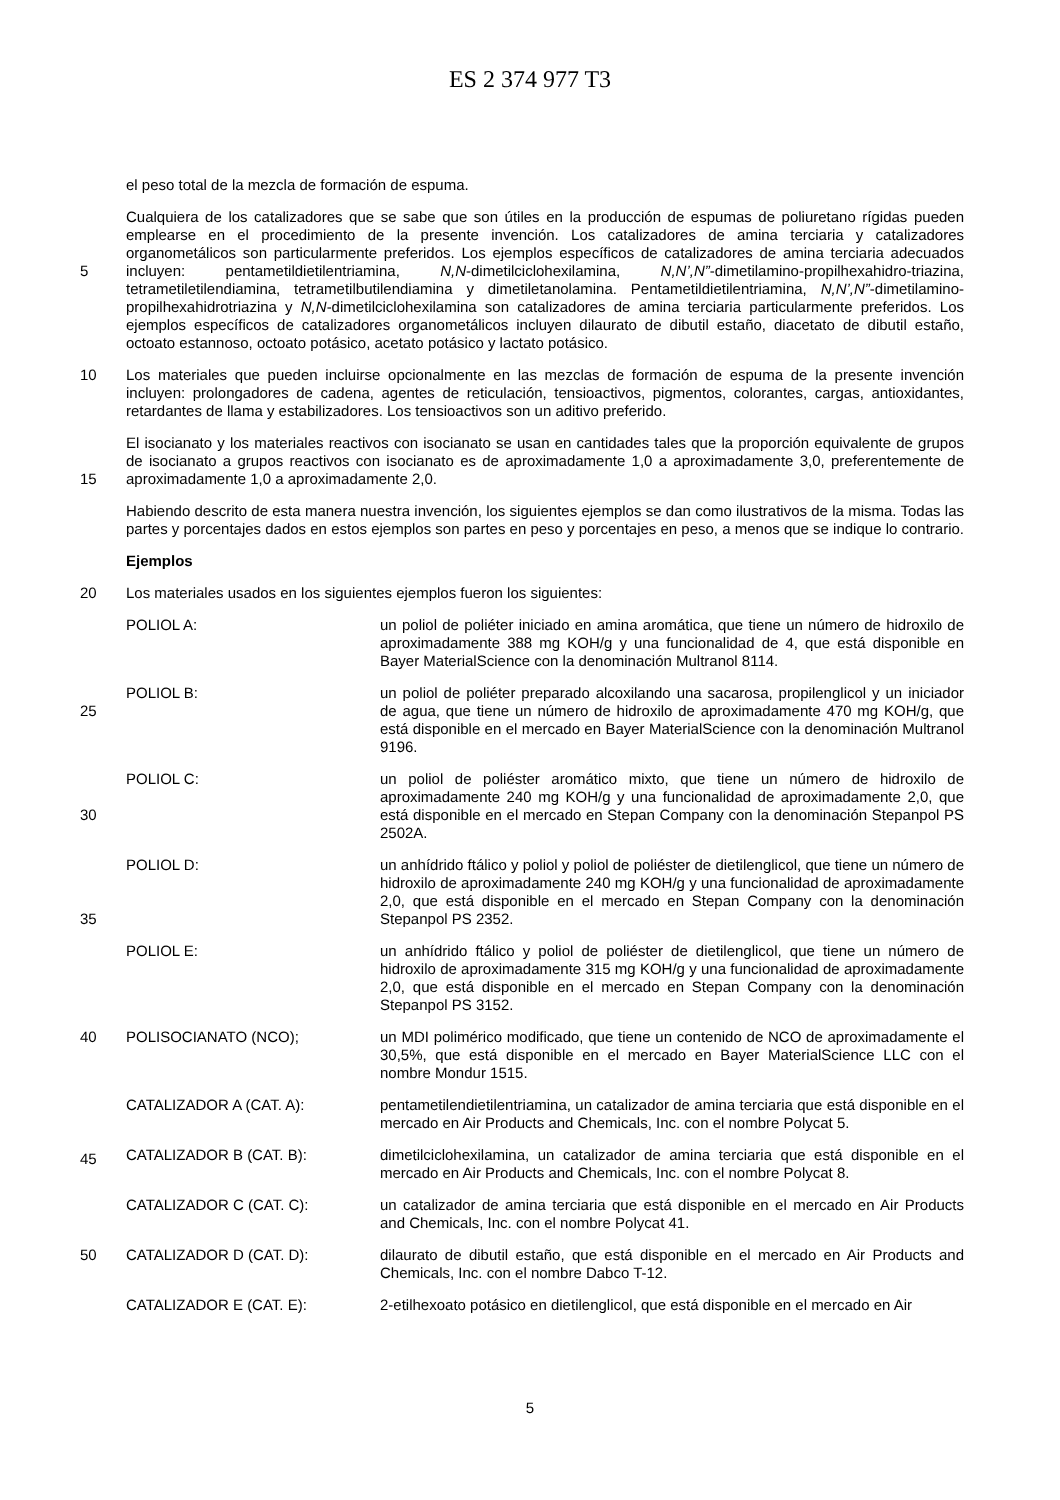ES 2 374 977 T3
el peso total de la mezcla de formación de espuma.
Cualquiera de los catalizadores que se sabe que son útiles en la producción de espumas de poliuretano rígidas pueden emplearse en el procedimiento de la presente invención. Los catalizadores de amina terciaria y catalizadores organometálicos son particularmente preferidos. Los ejemplos específicos de catalizadores de amina terciaria
5
adecuados incluyen: pentametildietilentriamina, N,N-dimetilciclohexilamina, N,N’,N”-dimetilamino-propilhexahidro-triazina, tetrametiletilendiamina, tetrametilbutilendiamina y dimetiletanolamina. Pentametildietilentriamina, N,N’,N”-dimetilamino-propilhexahidrotriazina y N,N-dimetilciclohexilamina son catalizadores de amina terciaria particularmente preferidos. Los ejemplos específicos de catalizadores organometálicos incluyen dilaurato de dibutil estaño, diacetato de dibutil estaño, octoato estannoso, octoato potásico, acetato potásico y lactato potásico.
10 Los materiales que pueden incluirse opcionalmente en las mezclas de formación de espuma de la presente invención incluyen: prolongadores de cadena, agentes de reticulación, tensioactivos, pigmentos, colorantes, cargas, antioxidantes, retardantes de llama y estabilizadores. Los tensioactivos son un aditivo preferido.
El isocianato y los materiales reactivos con isocianato se usan en cantidades tales que la proporción equivalente de grupos de isocianato a grupos reactivos con isocianato es de aproximadamente 1,0 a aproximadamente 3,0,
15
preferentemente de aproximadamente 1,0 a aproximadamente 2,0.
Habiendo descrito de esta manera nuestra invención, los siguientes ejemplos se dan como ilustrativos de la misma. Todas las partes y porcentajes dados en estos ejemplos son partes en peso y porcentajes en peso, a menos que se indique lo contrario.
Ejemplos
20 Los materiales usados en los siguientes ejemplos fueron los siguientes:
POLIOL A: un poliol de poliéter iniciado en amina aromática, que tiene un número de hidroxilo de aproximadamente 388 mg KOH/g y una funcionalidad de 4, que está disponible en Bayer MaterialScience con la denominación Multranol 8114.
25
POLIOL B: un poliol de poliéter preparado alcoxilando una sacarosa, propilenglicol y un iniciador de agua, que tiene un número de hidroxilo de aproximadamente 470 mg KOH/g, que está disponible en el mercado en Bayer MaterialScience con la denominación Multranol 9196.
30
POLIOL C: un poliol de poliéster aromático mixto, que tiene un número de hidroxilo de aproximadamente 240 mg KOH/g y una funcionalidad de aproximadamente 2,0, que está disponible en el mercado en Stepan Company con la denominación Stepanpol PS 2502A.
35
POLIOL D: un anhídrido ftálico y poliol y poliol de poliéster de dietilenglicol, que tiene un número de hidroxilo de aproximadamente 240 mg KOH/g y una funcionalidad de aproximadamente 2,0, que está disponible en el mercado en Stepan Company con la denominación Stepanpol PS 2352.
POLIOL E: un anhídrido ftálico y poliol de poliéster de dietilenglicol, que tiene un número de hidroxilo de aproximadamente 315 mg KOH/g y una funcionalidad de aproximadamente 2,0, que está disponible en el mercado en Stepan Company con la denominación Stepanpol PS 3152.
40
POLISOCIANATO (NCO); un MDI polimérico modificado, que tiene un contenido de NCO de aproximadamente el 30,5%, que está disponible en el mercado en Bayer MaterialScience LLC con el nombre Mondur 1515.
45
CATALIZADOR A (CAT. A): pentametilendietilentriamina, un catalizador de amina terciaria que está disponible en el mercado en Air Products and Chemicals, Inc. con el nombre Polycat 5.
CATALIZADOR B (CAT. B): dimetilciclohexilamina, un catalizador de amina terciaria que está disponible en el mercado en Air Products and Chemicals, Inc. con el nombre Polycat 8.
CATALIZADOR C (CAT. C): un catalizador de amina terciaria que está disponible en el mercado en Air Products and Chemicals, Inc. con el nombre Polycat 41.
50
CATALIZADOR D (CAT. D): dilaurato de dibutil estaño, que está disponible en el mercado en Air Products and Chemicals, Inc. con el nombre Dabco T-12.
CATALIZADOR E (CAT. E): 2-etilhexoato potásico en dietilenglicol, que está disponible en el mercado en Air
5